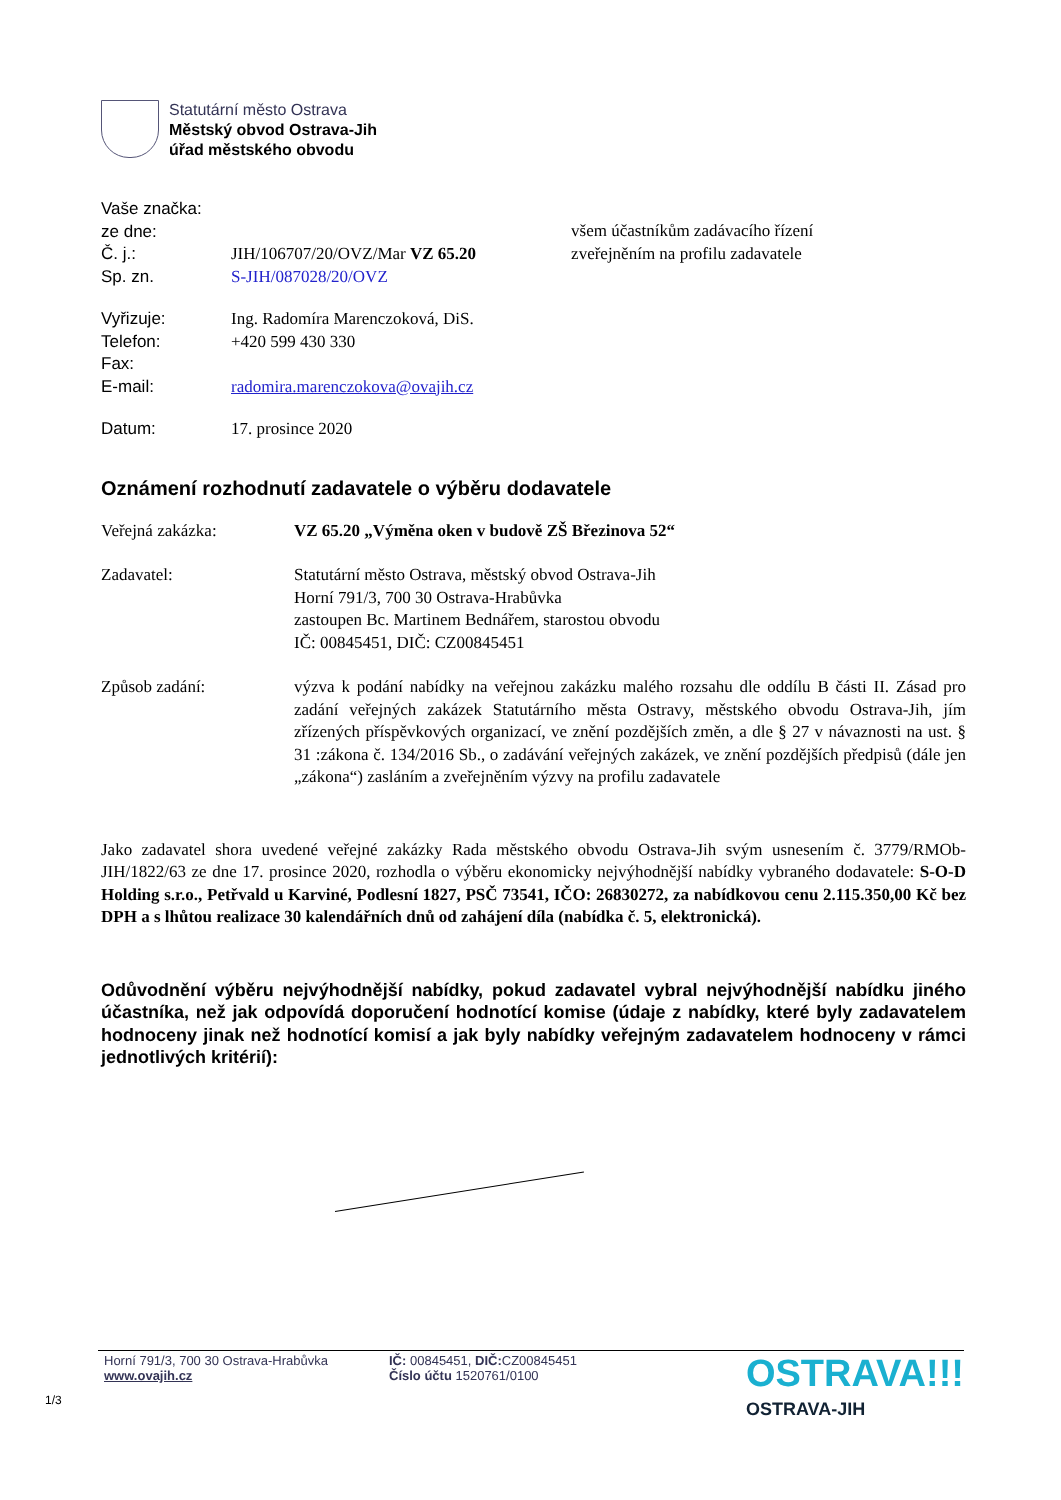Statutární město Ostrava
Městský obvod Ostrava-Jih
úřad městského obvodu
| Vaše značka: | |
| ze dne: | |
| Č. j.: | JIH/106707/20/OVZ/Mar VZ 65.20 |
| Sp. zn. | S-JIH/087028/20/OVZ |
| Vyřizuje: | Ing. Radomíra Marenczoková, DiS. |
| Telefon: | +420 599 430 330 |
| Fax: | |
| E-mail: | radomira.marenczokova@ovajih.cz |
| Datum: | 17. prosince 2020 |
všem účastníkům zadávacího řízení
zveřejněním na profilu zadavatele
Oznámení rozhodnutí zadavatele o výběru dodavatele
Veřejná zakázka: VZ 65.20 „Výměna oken v budově ZŠ Březinova 52“
Zadavatel: Statutární město Ostrava, městský obvod Ostrava-Jih
Horní 791/3, 700 30 Ostrava-Hrabůvka
zastoupen Bc. Martinem Bednářem, starostou obvodu
IČ: 00845451, DIČ: CZ00845451
Způsob zadání: výzva k podání nabídky na veřejnou zakázku malého rozsahu dle oddílu B části II. Zásad pro zadání veřejných zakázek Statutárního města Ostravy, městského obvodu Ostrava-Jih, jím zřízených příspěvkových organizací, ve znění pozdějších změn, a dle § 27 v návaznosti na ust. § 31 :zákona č. 134/2016 Sb., o zadávání veřejných zakázek, ve znění pozdějších předpisů (dále jen „zákona“) zasláním a zveřejněním výzvy na profilu zadavatele
Jako zadavatel shora uvedené veřejné zakázky Rada městského obvodu Ostrava-Jih svým usnesením č. 3779/RMOb-JIH/1822/63 ze dne 17. prosince 2020, rozhodla o výběru ekonomicky nejvýhodnější nabídky vybraného dodavatele: S-O-D Holding s.r.o., Petřvald u Karviné, Podlesní 1827, PSČ 73541, IČO: 26830272, za nabídkovou cenu 2.115.350,00 Kč bez DPH a s lhůtou realizace 30 kalendářních dnů od zahájení díla (nabídka č. 5, elektronická).
Odůvodnění výběru nejvýhodnější nabídky, pokud zadavatel vybral nejvýhodnější nabídku jiného účastníka, než jak odpovídá doporučení hodnotící komise (údaje z nabídky, které byly zadavatelem hodnoceny jinak než hodnotící komisí a jak byly nabídky veřejným zadavatelem hodnoceny v rámci jednotlivých kritérií):
Horní 791/3, 700 30 Ostrava-Hrabůvka
www.ovajih.cz
IČ: 00845451, DIČ: CZ00845451
Číslo účtu 1520761/0100
OSTRAVA!!!
OSTRAVA-JIH
1/3